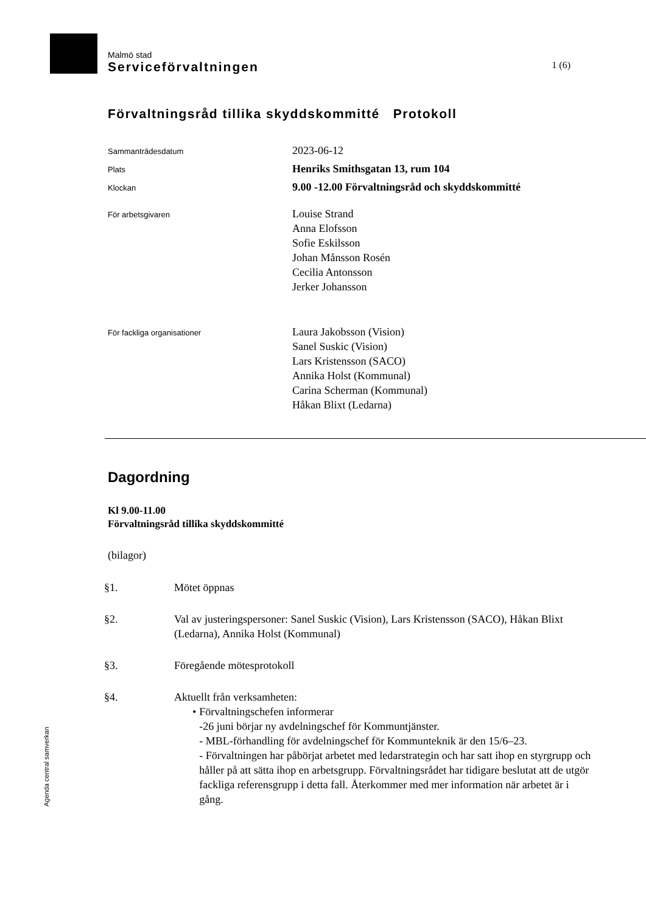Malmö stad
Serviceförvaltningen 1 (6)
Förvaltningsråd tillika skyddskommitté Protokoll
Sammanträdesdatum
2023-06-12
Plats
Henriks Smithsgatan 13, rum 104
Klockan
9.00 -12.00 Förvaltningsråd och skyddskommitté
För arbetsgivaren
Louise Strand
Anna Elofsson
Sofie Eskilsson
Johan Månsson Rosén
Cecilia Antonsson
Jerker Johansson
För fackliga organisationer
Laura Jakobsson (Vision)
Sanel Suskic (Vision)
Lars Kristensson (SACO)
Annika Holst (Kommunal)
Carina Scherman (Kommunal)
Håkan Blixt (Ledarna)
Dagordning
Kl 9.00-11.00
Förvaltningsråd tillika skyddskommitté
(bilagor)
§1. Mötet öppnas
§2. Val av justeringspersoner: Sanel Suskic (Vision), Lars Kristensson (SACO), Håkan Blixt (Ledarna), Annika Holst (Kommunal)
§3. Föregående mötesprotokoll
§4. Aktuellt från verksamheten:
• Förvaltningschefen informerar
-26 juni börjar ny avdelningschef för Kommuntjänster.
- MBL-förhandling för avdelningschef för Kommunteknik är den 15/6–23.
- Förvaltningen har påbörjat arbetet med ledarstrategin och har satt ihop en styrgrupp och håller på att sätta ihop en arbetsgrupp. Förvaltningsrådet har tidigare beslutat att de utgör fackliga referensgrupp i detta fall. Återkommer med mer information när arbetet är i gång.
Agenda central samverkan